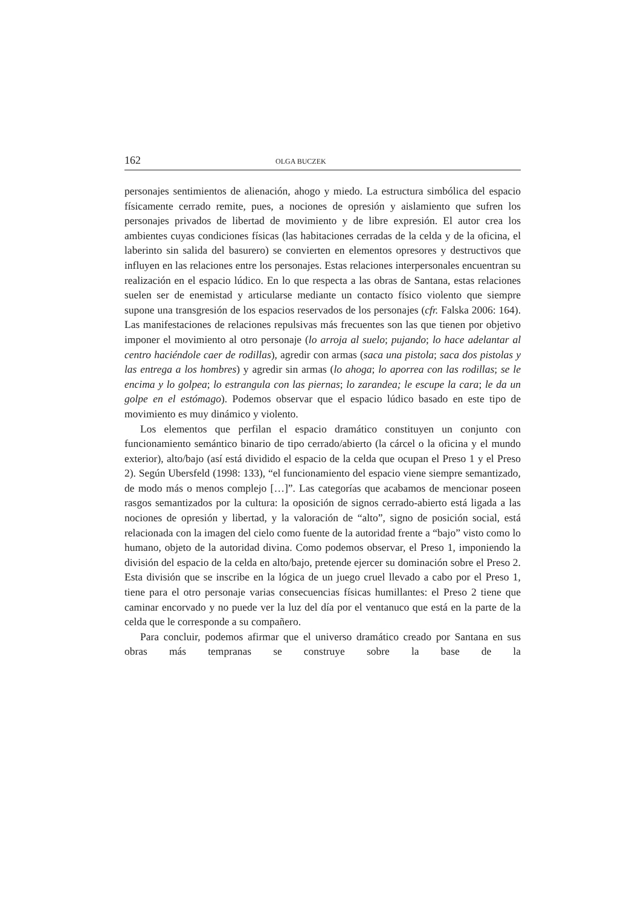162 OLGA BUCZEK
personajes sentimientos de alienación, ahogo y miedo. La estructura simbólica del espacio físicamente cerrado remite, pues, a nociones de opresión y aislamiento que sufren los personajes privados de libertad de movimiento y de libre expresión. El autor crea los ambientes cuyas condiciones físicas (las habitaciones cerradas de la celda y de la oficina, el laberinto sin salida del basurero) se convierten en elementos opresores y destructivos que influyen en las relaciones entre los personajes. Estas relaciones interpersonales encuentran su realización en el espacio lúdico. En lo que respecta a las obras de Santana, estas relaciones suelen ser de enemistad y articularse mediante un contacto físico violento que siempre supone una transgresión de los espacios reservados de los personajes (cfr. Falska 2006: 164). Las manifestaciones de relaciones repulsivas más frecuentes son las que tienen por objetivo imponer el movimiento al otro personaje (lo arroja al suelo; pujando; lo hace adelantar al centro haciéndole caer de rodillas), agredir con armas (saca una pistola; saca dos pistolas y las entrega a los hombres) y agredir sin armas (lo ahoga; lo aporrea con las rodillas; se le encima y lo golpea; lo estrangula con las piernas; lo zarandea; le escupe la cara; le da un golpe en el estómago). Podemos observar que el espacio lúdico basado en este tipo de movimiento es muy dinámico y violento.
Los elementos que perfilan el espacio dramático constituyen un conjunto con funcionamiento semántico binario de tipo cerrado/abierto (la cárcel o la oficina y el mundo exterior), alto/bajo (así está dividido el espacio de la celda que ocupan el Preso 1 y el Preso 2). Según Ubersfeld (1998: 133), “el funcionamiento del espacio viene siempre semantizado, de modo más o menos complejo […]”. Las categorías que acabamos de mencionar poseen rasgos semantizados por la cultura: la oposición de signos cerrado-abierto está ligada a las nociones de opresión y libertad, y la valoración de “alto”, signo de posición social, está relacionada con la imagen del cielo como fuente de la autoridad frente a “bajo” visto como lo humano, objeto de la autoridad divina. Como podemos observar, el Preso 1, imponiendo la división del espacio de la celda en alto/bajo, pretende ejercer su dominación sobre el Preso 2. Esta división que se inscribe en la lógica de un juego cruel llevado a cabo por el Preso 1, tiene para el otro personaje varias consecuencias físicas humillantes: el Preso 2 tiene que caminar encorvado y no puede ver la luz del día por el ventanuco que está en la parte de la celda que le corresponde a su compañero.
Para concluir, podemos afirmar que el universo dramático creado por Santana en sus obras más tempranas se construye sobre la base de la